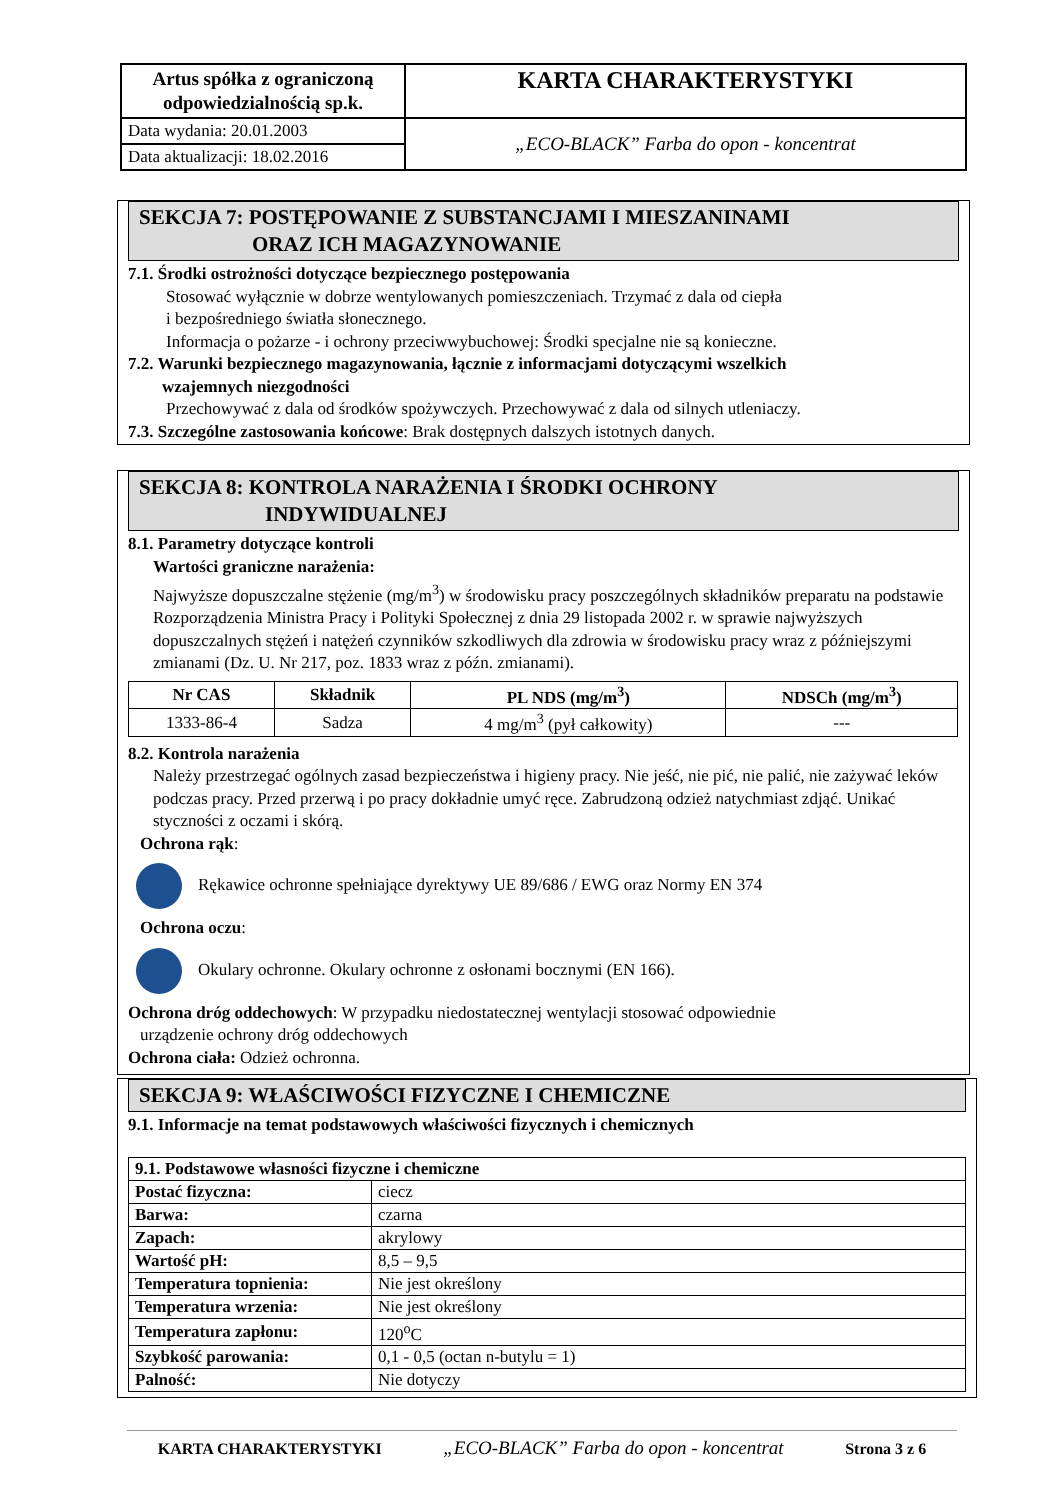| Artus spółka z ograniczoną odpowiedzialnością sp.k. | KARTA CHARAKTERYSTYKI |
| Data wydania: 20.01.2003 | „ECO-BLACK” Farba do opon - koncentrat |
| Data aktualizacji: 18.02.2016 | |
SEKCJA 7: POSTĘPOWANIE Z SUBSTANCJAMI I MIESZANINAMI
ORAZ ICH MAGAZYNOWANIE
7.1. Środki ostrożności dotyczące bezpiecznego postępowania
Stosować wyłącznie w dobrze wentylowanych pomieszczeniach. Trzymać z dala od ciepła
i bezpośredniego światła słonecznego.
Informacja o pożarze - i ochrony przeciwwybuchowej: Środki specjalne nie są konieczne.
7.2. Warunki bezpiecznego magazynowania, łącznie z informacjami dotyczącymi wszelkich
wzajemnych niezgodności
Przechowywać z dala od środków spożywczych. Przechowywać z dala od silnych utleniaczy.
7.3. Szczególne zastosowania końcowe: Brak dostępnych dalszych istotnych danych.
SEKCJA 8: KONTROLA NARAŻENIA I ŚRODKI OCHRONY
INDYWIDUALNEJ
8.1. Parametry dotyczące kontroli
Wartości graniczne narażenia:
Najwyższe dopuszczalne stężenie (mg/m<sup>3</sup>) w środowisku pracy poszczególnych składników preparatu na podstawie Rozporządzenia Ministra Pracy i Polityki Społecznej z dnia 29 listopada 2002 r. w sprawie najwyższych dopuszczalnych stężeń i natężeń czynników szkodliwych dla zdrowia w środowisku pracy wraz z późniejszymi zmianami (Dz. U. Nr 217, poz. 1833 wraz z późn. zmianami).
| Nr CAS | Składnik | PL NDS (mg/m<sup>3</sup>) | NDSCh (mg/m<sup>3</sup>) |
| --- | --- | --- | --- |
| 1333-86-4 | Sadza | 4 mg/m<sup>3</sup> (pył całkowity) | --- |
8.2. Kontrola narażenia
Należy przestrzegać ogólnych zasad bezpieczeństwa i higieny pracy. Nie jeść, nie pić, nie palić, nie zażywać leków podczas pracy. Przed przerwą i po pracy dokładnie umyć ręce. Zabrudzoną odzież natychmiast zdjąć. Unikać styczności z oczami i skórą.
Ochrona rąk:
Rękawice ochronne spełniające dyrektywy UE 89/686 / EWG oraz Normy EN 374
Ochrona oczu:
Okulary ochronne. Okulary ochronne z osłonami bocznymi (EN 166).
Ochrona dróg oddechowych: W przypadku niedostatecznej wentylacji stosować odpowiednie
urządzenie ochrony dróg oddechowych
Ochrona ciała: Odzież ochronna.
SEKCJA 9: WŁAŚCIWOŚCI FIZYCZNE I CHEMICZNE
9.1. Informacje na temat podstawowych właściwości fizycznych i chemicznych
| 9.1. Podstawowe własności fizyczne i chemiczne | |
| --- | --- |
| Postać fizyczna: | ciecz |
| Barwa: | czarna |
| Zapach: | akrylowy |
| Wartość pH: | 8,5 – 9,5 |
| Temperatura topnienia: | Nie jest określony |
| Temperatura wrzenia: | Nie jest określony |
| Temperatura zapłonu: | 120<sup>o</sup>C |
| Szybkość parowania: | 0,1 - 0,5 (octan n-butylu = 1) |
| Palność: | Nie dotyczy |
KARTA CHARAKTERYSTYKI „ECO-BLACK” Farba do opon - koncentrat Strona 3 z 6